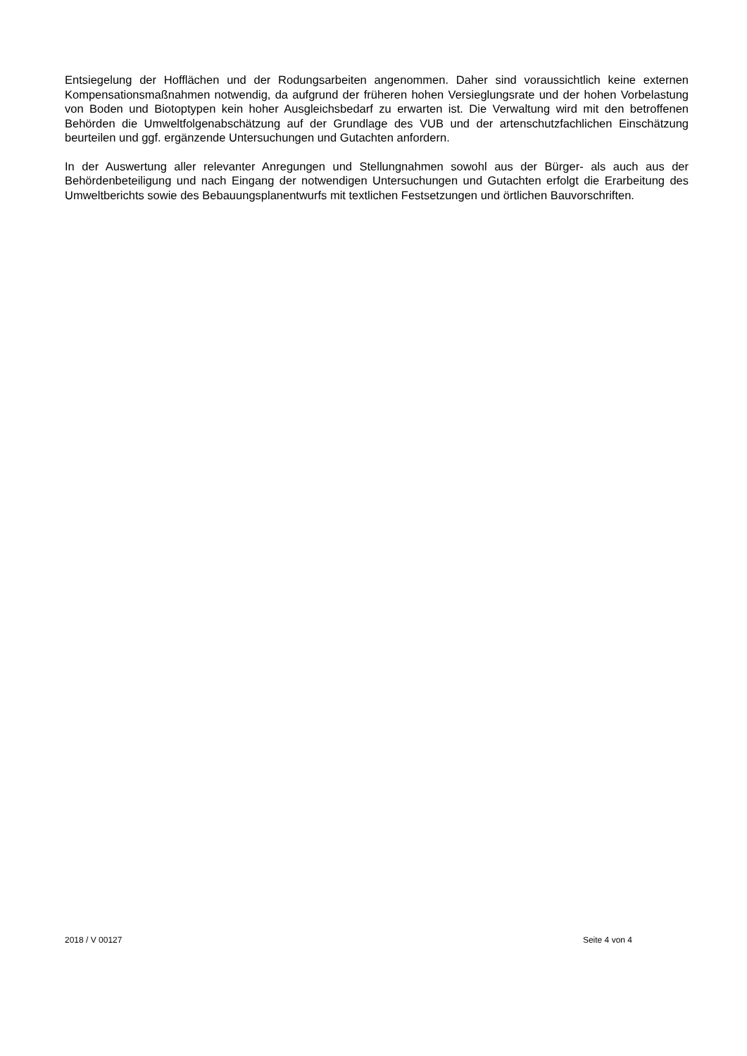Entsiegelung der Hofflächen und der Rodungsarbeiten angenommen. Daher sind voraussichtlich keine externen Kompensationsmaßnahmen notwendig, da aufgrund der früheren hohen Versieglungsrate und der hohen Vorbelastung von Boden und Biotoptypen kein hoher Ausgleichsbedarf zu erwarten ist. Die Verwaltung wird mit den betroffenen Behörden die Umweltfolgenabschätzung auf der Grundlage des VUB und der artenschutzfachlichen Einschätzung beurteilen und ggf. ergänzende Untersuchungen und Gutachten anfordern.
In der Auswertung aller relevanter Anregungen und Stellungnahmen sowohl aus der Bürger- als auch aus der Behördenbeteiligung und nach Eingang der notwendigen Untersuchungen und Gutachten erfolgt die Erarbeitung des Umweltberichts sowie des Bebauungsplanentwurfs mit textlichen Festsetzungen und örtlichen Bauvorschriften.
2018 / V 00127 Seite 4 von 4